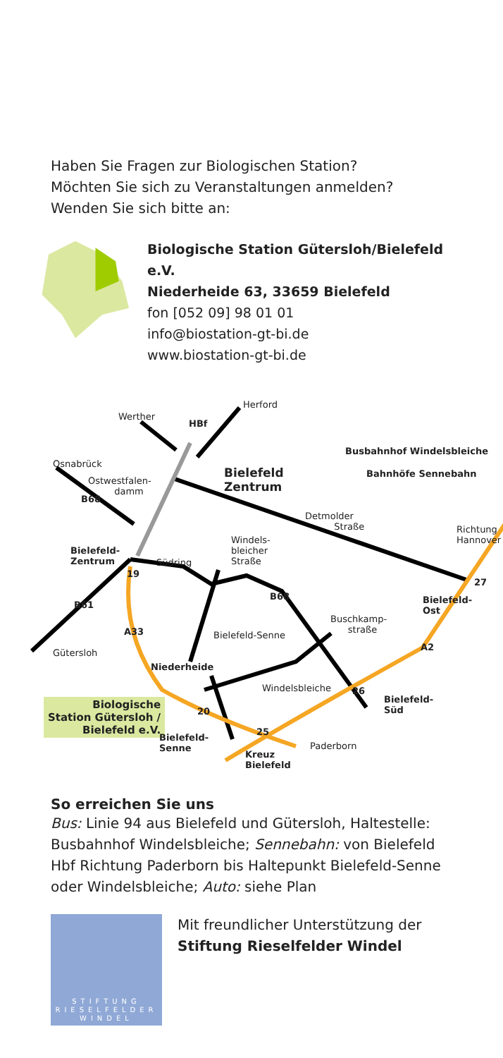Haben Sie Fragen zur Biologischen Station?
Möchten Sie sich zu Veranstaltungen anmelden?
Wenden Sie sich bitte an:
Biologische Station Gütersloh/Bielefeld e.V.
Niederheide 63, 33659 Bielefeld
fon [052 09] 98 01 01
info@biostation-gt-bi.de
www.biostation-gt-bi.de
Werther
HBf
Herford
Osnabrück
Ostwestfalen-
damm
Bielefeld
Zentrum
Busbahnhof Windelsbleiche
Bahnhöfe Sennebahn
B68
Detmolder
Straße Richtung
Hannover Windels-
bleicher
Straße
Bielefeld-
Zentrum Südring
19
B68 Bielefeld-
Ost
27
B61
Buschkamp-
straße A33 Bielefeld-Senne
A2
Gütersloh
Niederheide
Windelsbleiche 26
Biologische
Station Gütersloh /
Bielefeld e.V.
Bielefeld-
Süd 20
25
Bielefeld-
Senne
Kreuz
Bielefeld
Paderborn
So erreichen Sie uns
Bus: Linie 94 aus Bielefeld und Gütersloh, Haltestelle: Busbahnhof Windelsbleiche; Sennebahn: von Bielefeld Hbf Richtung Paderborn bis Haltepunkt Bielefeld-Senne oder Windelsbleiche; Auto: siehe Plan
STIFTUNG
RIESELFELDER
WINDEL
Mit freundlicher Unterstützung der
Stiftung Rieselfelder Windel